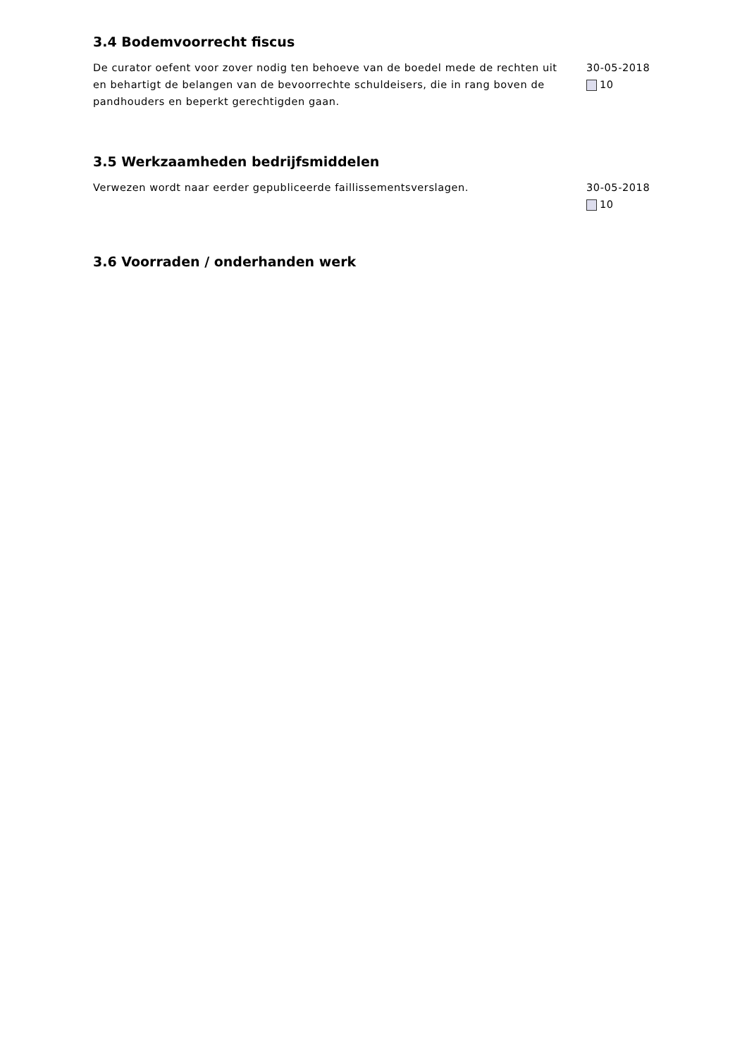3.4 Bodemvoorrecht fiscus
De curator oefent voor zover nodig ten behoeve van de boedel mede de rechten uit en behartigt de belangen van de bevoorrechte schuldeisers, die in rang boven de pandhouders en beperkt gerechtigden gaan.
30-05-2018
10
3.5 Werkzaamheden bedrijfsmiddelen
Verwezen wordt naar eerder gepubliceerde faillissementsverslagen. 30-05-2018
10
3.6 Voorraden / onderhanden werk